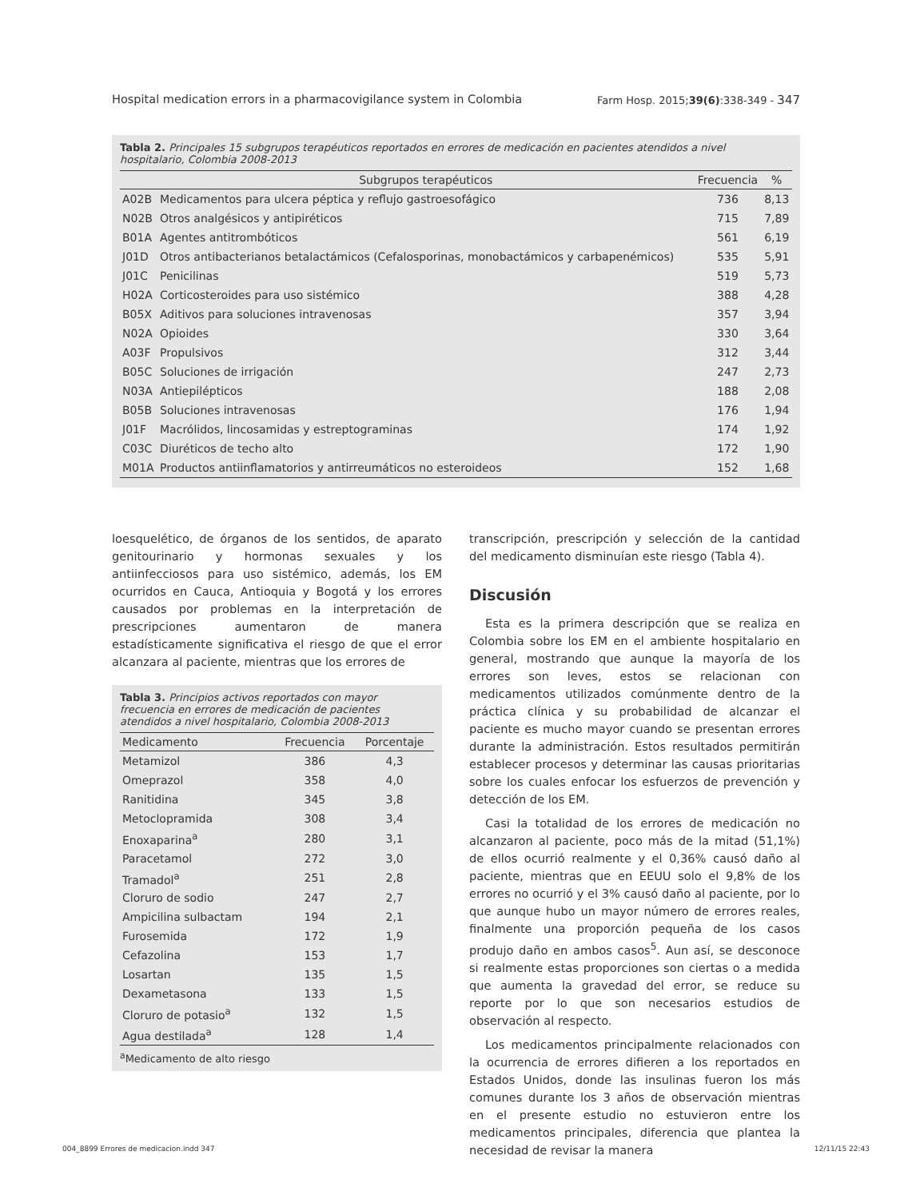Hospital medication errors in a pharmacovigilance system in Colombia Farm Hosp. 2015;39(6):338-349 - 347
Tabla 2. Principales 15 subgrupos terapéuticos reportados en errores de medicación en pacientes atendidos a nivel hospitalario, Colombia 2008-2013
| | Subgrupos terapéuticos | Frecuencia | % |
| --- | --- | --- | --- |
| A02B | Medicamentos para ulcera péptica y reflujo gastroesofágico | 736 | 8,13 |
| N02B | Otros analgésicos y antipiréticos | 715 | 7,89 |
| B01A | Agentes antitrombóticos | 561 | 6,19 |
| J01D | Otros antibacterianos betalactámicos (Cefalosporinas, monobactámicos y carbapenémicos) | 535 | 5,91 |
| J01C | Penicilinas | 519 | 5,73 |
| H02A | Corticosteroides para uso sistémico | 388 | 4,28 |
| B05X | Aditivos para soluciones intravenosas | 357 | 3,94 |
| N02A | Opioides | 330 | 3,64 |
| A03F | Propulsivos | 312 | 3,44 |
| B05C | Soluciones de irrigación | 247 | 2,73 |
| N03A | Antiepilépticos | 188 | 2,08 |
| B05B | Soluciones intravenosas | 176 | 1,94 |
| J01F | Macrólidos, lincosamidas y estreptograminas | 174 | 1,92 |
| C03C | Diuréticos de techo alto | 172 | 1,90 |
| M01A | Productos antiinflamatorios y antirreumáticos no esteroideos | 152 | 1,68 |
loesquelético, de órganos de los sentidos, de aparato genitourinario y hormonas sexuales y los antiinfecciosos para uso sistémico, además, los EM ocurridos en Cauca, Antioquia y Bogotá y los errores causados por problemas en la interpretación de prescripciones aumentaron de manera estadísticamente significativa el riesgo de que el error alcanzara al paciente, mientras que los errores de
Tabla 3. Principios activos reportados con mayor frecuencia en errores de medicación de pacientes atendidos a nivel hospitalario, Colombia 2008-2013
| Medicamento | Frecuencia | Porcentaje |
| --- | --- | --- |
| Metamizol | 386 | 4,3 |
| Omeprazol | 358 | 4,0 |
| Ranitidina | 345 | 3,8 |
| Metoclopramida | 308 | 3,4 |
| Enoxaparina<sup>a</sup> | 280 | 3,1 |
| Paracetamol | 272 | 3,0 |
| Tramadol<sup>a</sup> | 251 | 2,8 |
| Cloruro de sodio | 247 | 2,7 |
| Ampicilina sulbactam | 194 | 2,1 |
| Furosemida | 172 | 1,9 |
| Cefazolina | 153 | 1,7 |
| Losartan | 135 | 1,5 |
| Dexametasona | 133 | 1,5 |
| Cloruro de potasio<sup>a</sup> | 132 | 1,5 |
| Agua destilada<sup>a</sup> | 128 | 1,4 |
<sup>a</sup> Medicamento de alto riesgo
transcripción, prescripción y selección de la cantidad del medicamento disminuían este riesgo (Tabla 4).
Discusión
Esta es la primera descripción que se realiza en Colombia sobre los EM en el ambiente hospitalario en general, mostrando que aunque la mayoría de los errores son leves, estos se relacionan con medicamentos utilizados comúnmente dentro de la práctica clínica y su probabilidad de alcanzar el paciente es mucho mayor cuando se presentan errores durante la administración. Estos resultados permitirán establecer procesos y determinar las causas prioritarias sobre los cuales enfocar los esfuerzos de prevención y detección de los EM.
Casi la totalidad de los errores de medicación no alcanzaron al paciente, poco más de la mitad (51,1%) de ellos ocurrió realmente y el 0,36% causó daño al paciente, mientras que en EEUU solo el 9,8% de los errores no ocurrió y el 3% causó daño al paciente, por lo que aunque hubo un mayor número de errores reales, finalmente una proporción pequeña de los casos produjo daño en ambos casos<sup>5</sup>. Aun así, se desconoce si realmente estas proporciones son ciertas o a medida que aumenta la gravedad del error, se reduce su reporte por lo que son necesarios estudios de observación al respecto.
Los medicamentos principalmente relacionados con la ocurrencia de errores difieren a los reportados en Estados Unidos, donde las insulinas fueron los más comunes durante los 3 años de observación mientras en el presente estudio no estuvieron entre los medicamentos principales, diferencia que plantea la necesidad de revisar la manera
004_8899 Errores de medicacion.indd 347 12/11/15 22:43